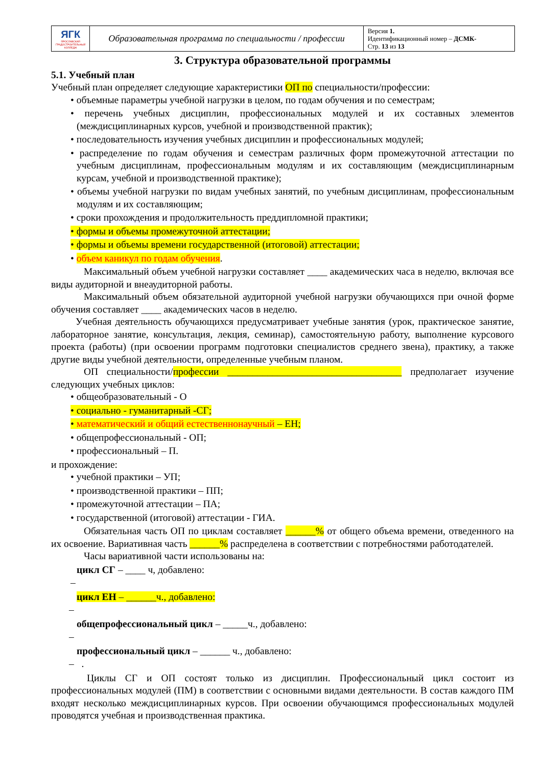| ЯГК ЯРОСЛАВСКИЙ ГРАДОСТРОИТЕЛЬНЫЙ КОЛЛЕДЖ | Образовательная программа по специальности / профессии | Версия 1. Идентификационный номер – ДСМК- Стр. 13 из 13 |
3. Структура образовательной программы
5.1. Учебный план
Учебный план определяет следующие характеристики ОП по специальности/профессии:
• объемные параметры учебной нагрузки в целом, по годам обучения и по семестрам;
• перечень учебных дисциплин, профессиональных модулей и их составных элементов (междисциплинарных курсов, учебной и производственной практик);
• последовательность изучения учебных дисциплин и профессиональных модулей;
• распределение по годам обучения и семестрам различных форм промежуточной аттестации по учебным дисциплинам, профессиональным модулям и их составляющим (междисциплинарным курсам, учебной и производственной практике);
• объемы учебной нагрузки по видам учебных занятий, по учебным дисциплинам, профессиональным модулям и их составляющим;
• сроки прохождения и продолжительность преддипломной практики;
• формы и объемы промежуточной аттестации;
• формы и объемы времени государственной (итоговой) аттестации;
• объем каникул по годам обучения.
Максимальный объем учебной нагрузки составляет ____ академических часа в неделю, включая все виды аудиторной и внеаудиторной работы.
Максимальный объем обязательной аудиторной учебной нагрузки обучающихся при очной форме обучения составляет ____ академических часов в неделю.
Учебная деятельность обучающихся предусматривает учебные занятия (урок, практическое занятие, лабораторное занятие, консультация, лекция, семинар), самостоятельную работу, выполнение курсового проекта (работы) (при освоении программ подготовки специалистов среднего звена), практику, а также другие виды учебной деятельности, определенные учебным планом.
ОП специальности/профессии ___________________________________ предполагает изучение следующих учебных циклов:
• общеобразовательный - О
• социально - гуманитарный -СГ;
• математический и общий естественнонаучный – ЕН;
• общепрофессиональный - ОП;
• профессиональный – П.
и прохождение:
• учебной практики – УП;
• производственной практики – ПП;
• промежуточной аттестации – ПА;
• государственной (итоговой) аттестации - ГИА.
Обязательная часть ОП по циклам составляет ______% от общего объема времени, отведенного на их освоение. Вариативная часть ______% распределена в соответствии с потребностями работодателей.
Часы вариативной части использованы на:
цикл СГ – ____ ч, добавлено:
–
цикл ЕН – ______ч., добавлено:
–
общепрофессиональный цикл – _____ч., добавлено:
–
профессиональный цикл – ______ ч., добавлено:
– .
Циклы СГ и ОП состоят только из дисциплин. Профессиональный цикл состоит из профессиональных модулей (ПМ) в соответствии с основными видами деятельности. В состав каждого ПМ входят несколько междисциплинарных курсов. При освоении обучающимся профессиональных модулей проводятся учебная и производственная практика.